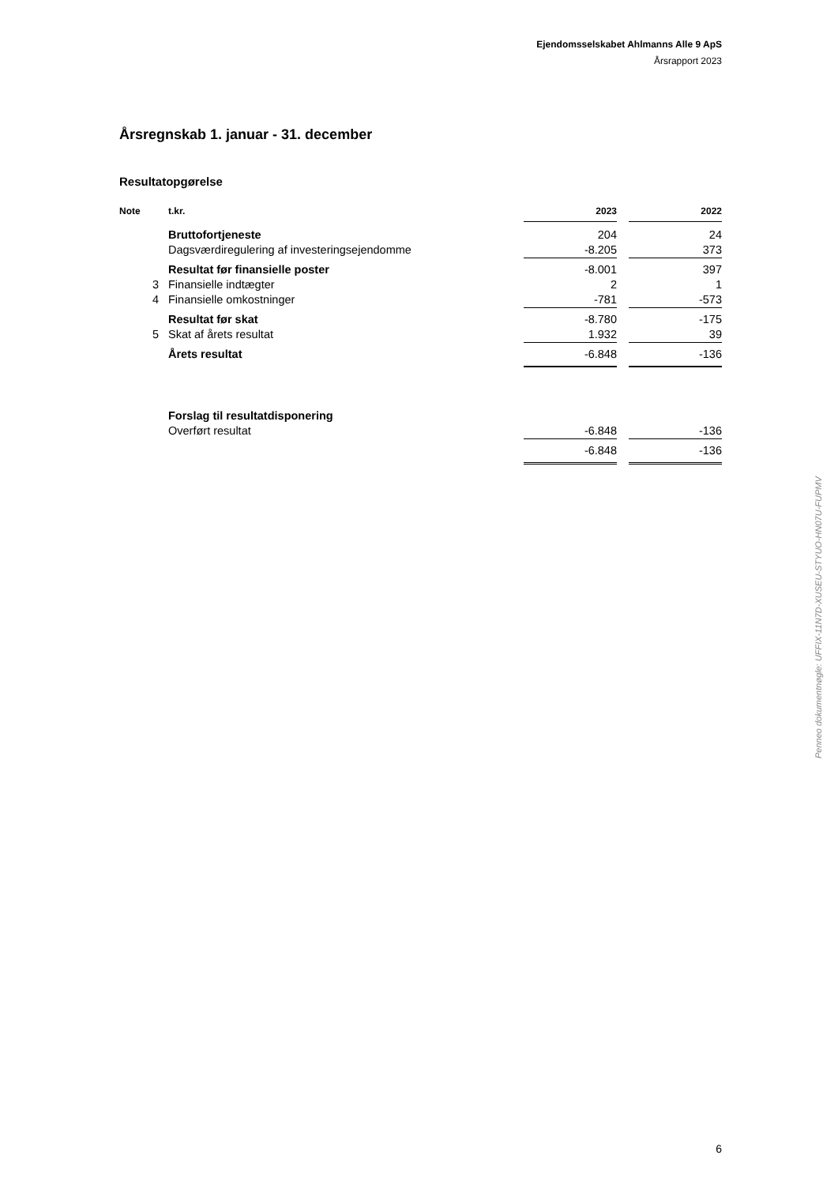Ejendomsselskabet Ahlmanns Alle 9 ApS
Årsrapport 2023
Årsregnskab 1. januar - 31. december
Resultatopgørelse
| Note | t.kr. | 2023 | | 2022 |
| --- | --- | --- | --- | --- |
| | Bruttofortjeneste | 204 | | 24 |
| | Dagsværdiregulering af investeringsejendomme | -8.205 | | 373 |
| | Resultat før finansielle poster | -8.001 | | 397 |
| 3 | Finansielle indtægter | 2 | | 1 |
| 4 | Finansielle omkostninger | -781 | | -573 |
| | Resultat før skat | -8.780 | | -175 |
| 5 | Skat af årets resultat | 1.932 | | 39 |
| | Årets resultat | -6.848 | | -136 |
| | Forslag til resultatdisponering | | | |
| | Overført resultat | -6.848 | | -136 |
| | | -6.848 | | -136 |
Penneo dokumentnøgle: UFFIX-11N7D-XUSEU-STYUO-HN07U-FUPMV
6